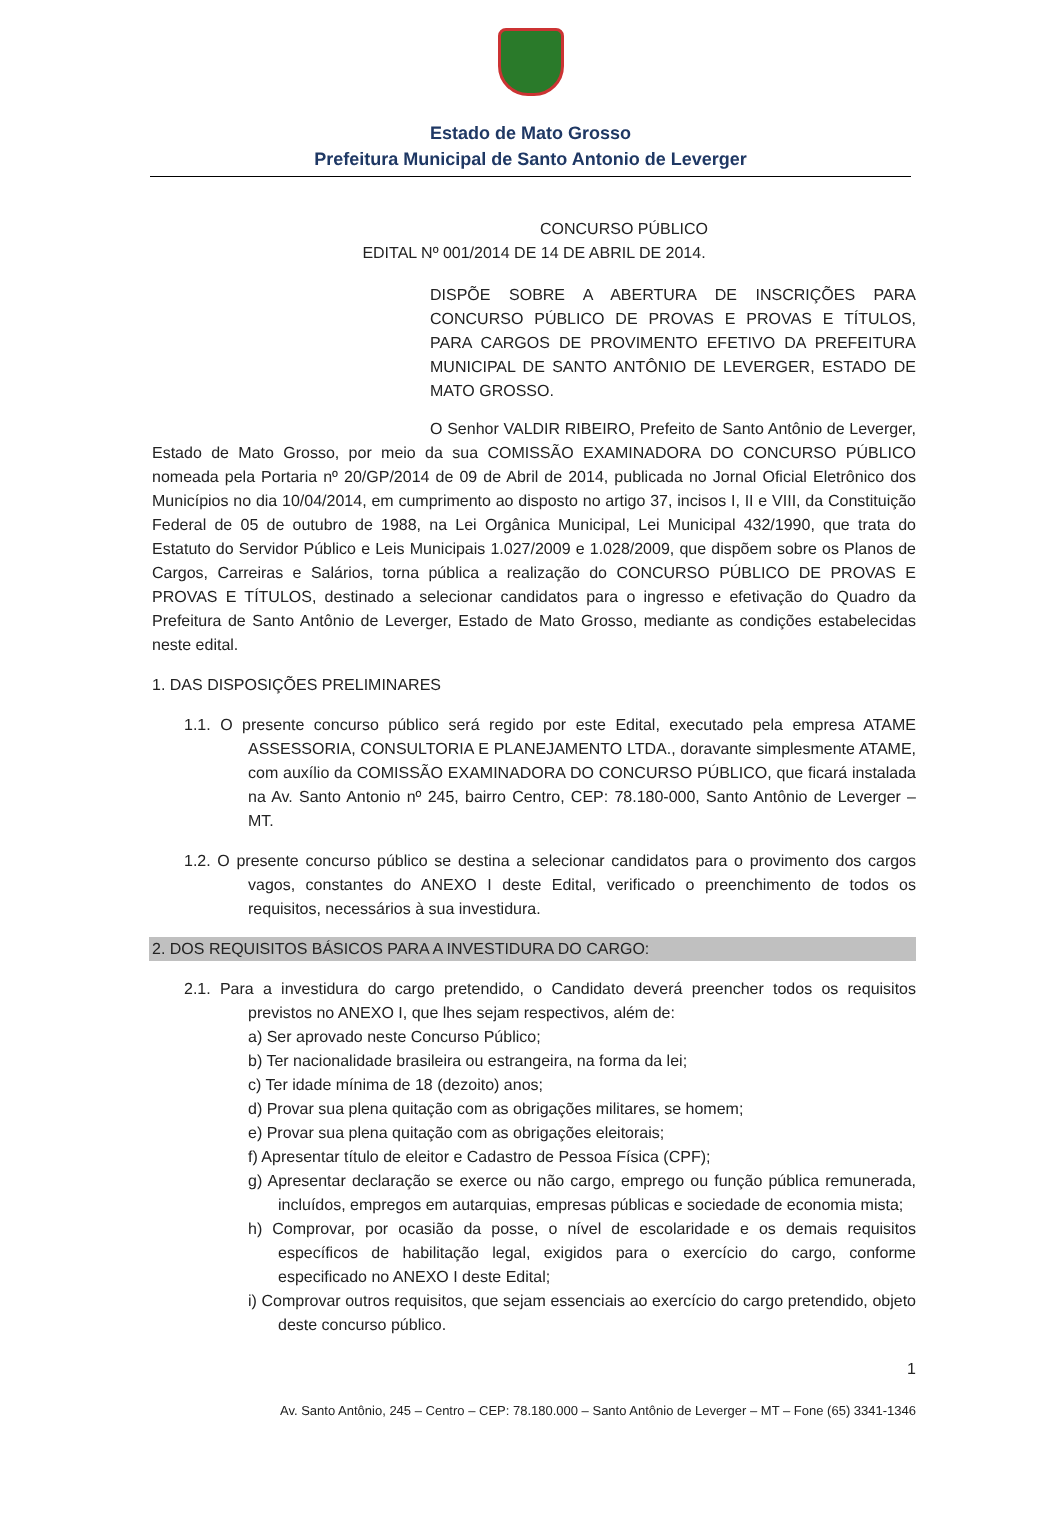Estado de Mato Grosso
Prefeitura Municipal de Santo Antonio de Leverger
CONCURSO PÚBLICO
EDITAL Nº 001/2014 DE 14 DE ABRIL DE 2014.
DISPÕE SOBRE A ABERTURA DE INSCRIÇÕES PARA CONCURSO PÚBLICO DE PROVAS E PROVAS E TÍTULOS, PARA CARGOS DE PROVIMENTO EFETIVO DA PREFEITURA MUNICIPAL DE SANTO ANTÔNIO DE LEVERGER, ESTADO DE MATO GROSSO.
O Senhor VALDIR RIBEIRO, Prefeito de Santo Antônio de Leverger, Estado de Mato Grosso, por meio da sua COMISSÃO EXAMINADORA DO CONCURSO PÚBLICO nomeada pela Portaria nº 20/GP/2014 de 09 de Abril de 2014, publicada no Jornal Oficial Eletrônico dos Municípios no dia 10/04/2014, em cumprimento ao disposto no artigo 37, incisos I, II e VIII, da Constituição Federal de 05 de outubro de 1988, na Lei Orgânica Municipal, Lei Municipal 432/1990, que trata do Estatuto do Servidor Público e Leis Municipais 1.027/2009 e 1.028/2009, que dispõem sobre os Planos de Cargos, Carreiras e Salários, torna pública a realização do CONCURSO PÚBLICO DE PROVAS E PROVAS E TÍTULOS, destinado a selecionar candidatos para o ingresso e efetivação do Quadro da Prefeitura de Santo Antônio de Leverger, Estado de Mato Grosso, mediante as condições estabelecidas neste edital.
1. DAS DISPOSIÇÕES PRELIMINARES
1.1. O presente concurso público será regido por este Edital, executado pela empresa ATAME ASSESSORIA, CONSULTORIA E PLANEJAMENTO LTDA., doravante simplesmente ATAME, com auxílio da COMISSÃO EXAMINADORA DO CONCURSO PÚBLICO, que ficará instalada na Av. Santo Antonio nº 245, bairro Centro, CEP: 78.180-000, Santo Antônio de Leverger – MT.
1.2. O presente concurso público se destina a selecionar candidatos para o provimento dos cargos vagos, constantes do ANEXO I deste Edital, verificado o preenchimento de todos os requisitos, necessários à sua investidura.
2. DOS REQUISITOS BÁSICOS PARA A INVESTIDURA DO CARGO:
2.1. Para a investidura do cargo pretendido, o Candidato deverá preencher todos os requisitos previstos no ANEXO I, que lhes sejam respectivos, além de:
a) Ser aprovado neste Concurso Público;
b) Ter nacionalidade brasileira ou estrangeira, na forma da lei;
c) Ter idade mínima de 18 (dezoito) anos;
d) Provar sua plena quitação com as obrigações militares, se homem;
e) Provar sua plena quitação com as obrigações eleitorais;
f) Apresentar título de eleitor e Cadastro de Pessoa Física (CPF);
g) Apresentar declaração se exerce ou não cargo, emprego ou função pública remunerada, incluídos, empregos em autarquias, empresas públicas e sociedade de economia mista;
h) Comprovar, por ocasião da posse, o nível de escolaridade e os demais requisitos específicos de habilitação legal, exigidos para o exercício do cargo, conforme especificado no ANEXO I deste Edital;
i) Comprovar outros requisitos, que sejam essenciais ao exercício do cargo pretendido, objeto deste concurso público.
1
Av. Santo Antônio, 245 – Centro – CEP: 78.180.000 – Santo Antônio de Leverger – MT – Fone (65) 3341-1346